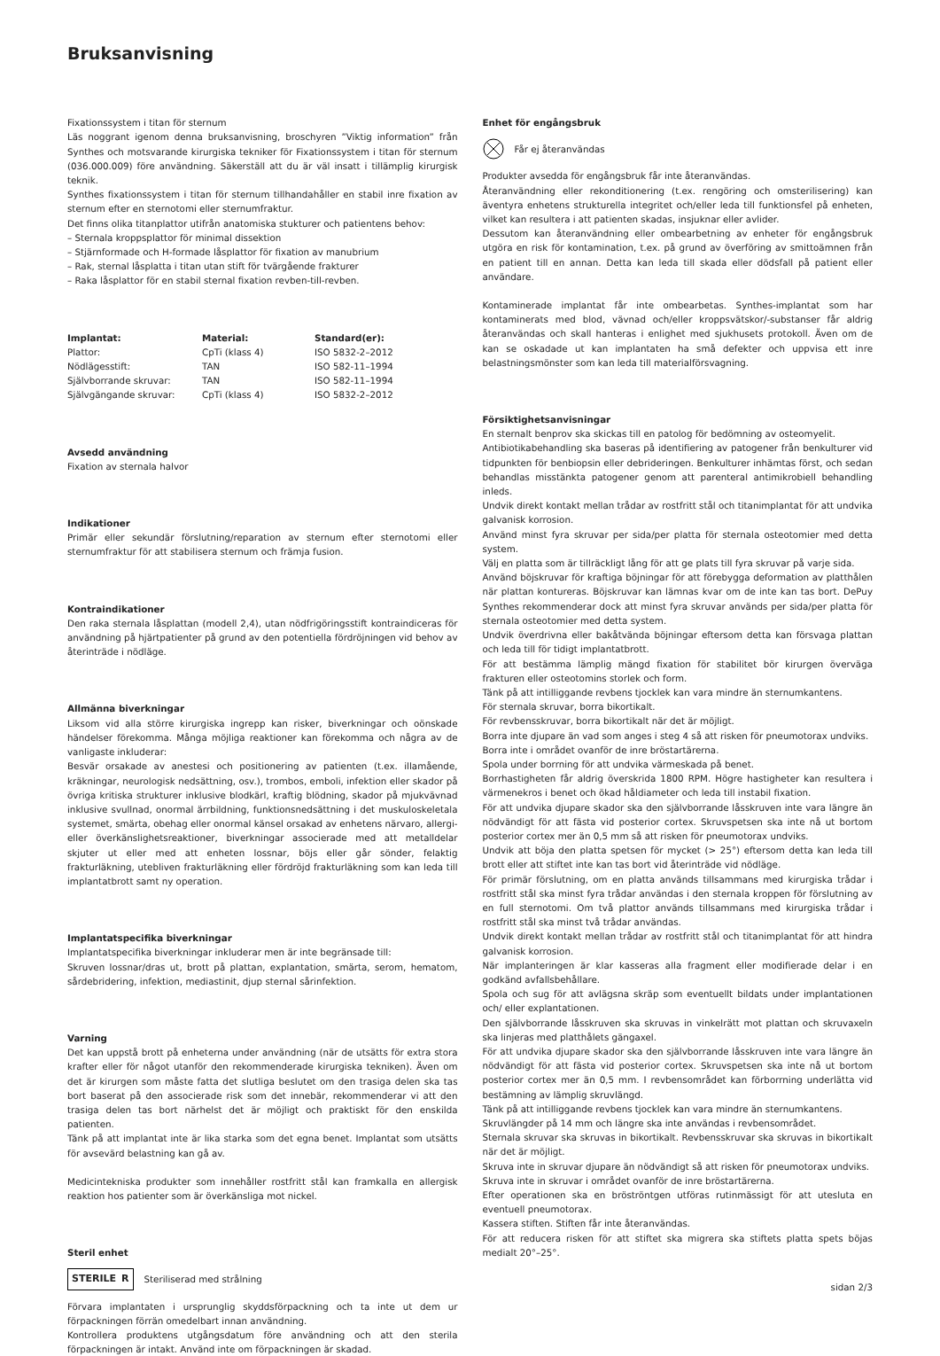Bruksanvisning
Fixationssystem i titan för sternum
Läs noggrant igenom denna bruksanvisning, broschyren ”Viktig information” från Synthes och motsvarande kirurgiska tekniker för Fixationssystem i titan för sternum (036.000.009) före användning. Säkerställ att du är väl insatt i tillämplig kirurgisk teknik.
Synthes fixationssystem i titan för sternum tillhandahåller en stabil inre fixation av sternum efter en sternotomi eller sternumfraktur.
Det finns olika titanplattor utifrån anatomiska stukturer och patientens behov:
– Sternala kroppsplattor för minimal dissektion
– Stjärnformade och H-formade låsplattor för fixation av manubrium
– Rak, sternal låsplatta i titan utan stift för tvärgående frakturer
– Raka låsplattor för en stabil sternal fixation revben-till-revben.
| Implantat: | Material: | Standard(er): |
| --- | --- | --- |
| Plattor: | CpTi (klass 4) | ISO 5832-2–2012 |
| Nödlägesstift: | TAN | ISO 582-11–1994 |
| Självborrande skruvar: | TAN | ISO 582-11–1994 |
| Självgängande skruvar: | CpTi (klass 4) | ISO 5832-2–2012 |
Avsedd användning
Fixation av sternala halvor
Indikationer
Primär eller sekundär förslutning/reparation av sternum efter sternotomi eller sternumfraktur för att stabilisera sternum och främja fusion.
Kontraindikationer
Den raka sternala låsplattan (modell 2,4), utan nödfrigöringsstift kontraindiceras för användning på hjärtpatienter på grund av den potentiella fördröjningen vid behov av återinträde i nödläge.
Allmänna biverkningar
Liksom vid alla större kirurgiska ingrepp kan risker, biverkningar och oönskade händelser förekomma. Många möjliga reaktioner kan förekomma och några av de vanligaste inkluderar:
Besvär orsakade av anestesi och positionering av patienten (t.ex. illamående, kräkningar, neurologisk nedsättning, osv.), trombos, emboli, infektion eller skador på övriga kritiska strukturer inklusive blodkärl, kraftig blödning, skador på mjukvävnad inklusive svullnad, onormal ärrbildning, funktionsnedsättning i det muskuloskeletala systemet, smärta, obehag eller onormal känsel orsakad av enhetens närvaro, allergi- eller överkänslighetsreaktioner, biverkningar associerade med att metalldelar skjuter ut eller med att enheten lossnar, böjs eller går sönder, felaktig frakturläkning, utebliven frakturläkning eller fördröjd frakturläkning som kan leda till implantatbrott samt ny operation.
Implantatspecifika biverkningar
Implantatspecifika biverkningar inkluderar men är inte begränsade till:
Skruven lossnar/dras ut, brott på plattan, explantation, smärta, serom, hematom, sårdebridering, infektion, mediastinit, djup sternal sårinfektion.
Varning
Det kan uppstå brott på enheterna under användning (när de utsätts för extra stora krafter eller för något utanför den rekommenderade kirurgiska tekniken). Även om det är kirurgen som måste fatta det slutliga beslutet om den trasiga delen ska tas bort baserat på den associerade risk som det innebär, rekommenderar vi att den trasiga delen tas bort närhelst det är möjligt och praktiskt för den enskilda patienten.
Tänk på att implantat inte är lika starka som det egna benet. Implantat som utsätts för avsevärd belastning kan gå av.
Medicintekniska produkter som innehåller rostfritt stål kan framkalla en allergisk reaktion hos patienter som är överkänsliga mot nickel.
Steril enhet
STERILE R Steriliserad med strålning
Förvara implantaten i ursprunglig skyddsförpackning och ta inte ut dem ur förpackningen förrän omedelbart innan användning.
Kontrollera produktens utgångsdatum före användning och att den sterila förpackningen är intakt. Använd inte om förpackningen är skadad.
Enhet för engångsbruk
Får ej återanvändas
Produkter avsedda för engångsbruk får inte återanvändas.
Återanvändning eller rekonditionering (t.ex. rengöring och omsterilisering) kan äventyra enhetens strukturella integritet och/eller leda till funktionsfel på enheten, vilket kan resultera i att patienten skadas, insjuknar eller avlider.
Dessutom kan återanvändning eller ombearbetning av enheter för engångsbruk utgöra en risk för kontamination, t.ex. på grund av överföring av smittoämnen från en patient till en annan. Detta kan leda till skada eller dödsfall på patient eller användare.
Kontaminerade implantat får inte ombearbetas. Synthes-implantat som har kontaminerats med blod, vävnad och/eller kroppsvätskor/-substanser får aldrig återanvändas och skall hanteras i enlighet med sjukhusets protokoll. Även om de kan se oskadade ut kan implantaten ha små defekter och uppvisa ett inre belastningsmönster som kan leda till materialförsvagning.
Försiktighetsanvisningar
En sternalt benprov ska skickas till en patolog för bedömning av osteomyelit.
Antibiotikabehandling ska baseras på identifiering av patogener från benkulturer vid tidpunkten för benbiopsin eller debrideringen. Benkulturer inhämtas först, och sedan behandlas misstänkta patogener genom att parenteral antimikrobiell behandling inleds.
Undvik direkt kontakt mellan trådar av rostfritt stål och titanimplantat för att undvika galvanisk korrosion.
Använd minst fyra skruvar per sida/per platta för sternala osteotomier med detta system.
Välj en platta som är tillräckligt lång för att ge plats till fyra skruvar på varje sida.
Använd böjskruvar för kraftiga böjningar för att förebygga deformation av platthålen när plattan kontureras. Böjskruvar kan lämnas kvar om de inte kan tas bort. DePuy Synthes rekommenderar dock att minst fyra skruvar används per sida/per platta för sternala osteotomier med detta system.
Undvik överdrivna eller bakåtvända böjningar eftersom detta kan försvaga plattan och leda till för tidigt implantatbrott.
För att bestämma lämplig mängd fixation för stabilitet bör kirurgen överväga frakturen eller osteotomins storlek och form.
Tänk på att intilliggande revbens tjocklek kan vara mindre än sternumkantens.
För sternala skruvar, borra bikortikalt.
För revbensskruvar, borra bikortikalt när det är möjligt.
Borra inte djupare än vad som anges i steg 4 så att risken för pneumotorax undviks.
Borra inte i området ovanför de inre bröstartärerna.
Spola under borrning för att undvika värmeskada på benet.
Borrhastigheten får aldrig överskrida 1800 RPM. Högre hastigheter kan resultera i värmenekros i benet och ökad håldiameter och leda till instabil fixation.
För att undvika djupare skador ska den självborrande låsskruven inte vara längre än nödvändigt för att fästa vid posterior cortex. Skruvspetsen ska inte nå ut bortom posterior cortex mer än 0,5 mm så att risken för pneumotorax undviks.
Undvik att böja den platta spetsen för mycket (> 25°) eftersom detta kan leda till brott eller att stiftet inte kan tas bort vid återinträde vid nödläge.
För primär förslutning, om en platta används tillsammans med kirurgiska trådar i rostfritt stål ska minst fyra trådar användas i den sternala kroppen för förslutning av en full sternotomi. Om två plattor används tillsammans med kirurgiska trådar i rostfritt stål ska minst två trådar användas.
Undvik direkt kontakt mellan trådar av rostfritt stål och titanimplantat för att hindra galvanisk korrosion.
När implanteringen är klar kasseras alla fragment eller modifierade delar i en godkänd avfallsbehållare.
Spola och sug för att avlägsna skräp som eventuellt bildats under implantationen och/ eller explantationen.
Den självborrande låsskruven ska skruvas in vinkelrätt mot plattan och skruvaxeln ska linjeras med platthålets gängaxel.
För att undvika djupare skador ska den självborrande låsskruven inte vara längre än nödvändigt för att fästa vid posterior cortex. Skruvspetsen ska inte nå ut bortom posterior cortex mer än 0,5 mm. I revbensområdet kan förborrning underlätta vid bestämning av lämplig skruvlängd.
Tänk på att intilliggande revbens tjocklek kan vara mindre än sternumkantens.
Skruvlängder på 14 mm och längre ska inte användas i revbensområdet.
Sternala skruvar ska skruvas in bikortikalt. Revbensskruvar ska skruvas in bikortikalt när det är möjligt.
Skruva inte in skruvar djupare än nödvändigt så att risken för pneumotorax undviks.
Skruva inte in skruvar i området ovanför de inre bröstartärerna.
Efter operationen ska en bröströntgen utföras rutinmässigt för att utesluta en eventuell pneumotorax.
Kassera stiften. Stiften får inte återanvändas.
För att reducera risken för att stiftet ska migrera ska stiftets platta spets böjas medialt 20°–25°.
sidan 2/3